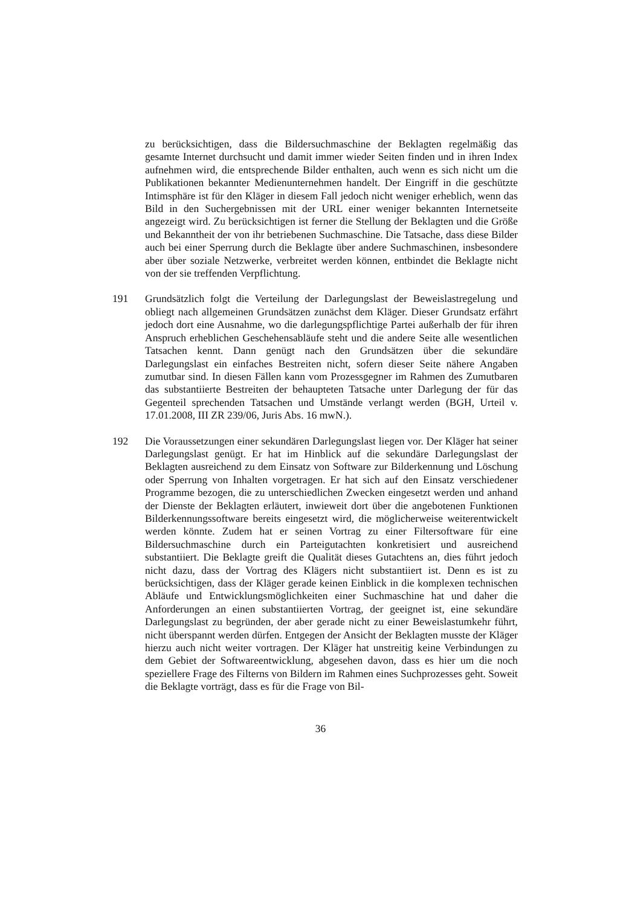zu berücksichtigen, dass die Bildersuchmaschine der Beklagten regelmäßig das gesamte Internet durchsucht und damit immer wieder Seiten finden und in ihren Index aufnehmen wird, die entsprechende Bilder enthalten, auch wenn es sich nicht um die Publikationen bekannter Medienunternehmen handelt. Der Eingriff in die geschützte Intimsphäre ist für den Kläger in diesem Fall jedoch nicht weniger erheblich, wenn das Bild in den Suchergebnissen mit der URL einer weniger bekannten Internetseite angezeigt wird. Zu berücksichtigen ist ferner die Stellung der Beklagten und die Größe und Bekanntheit der von ihr betriebenen Suchmaschine. Die Tatsache, dass diese Bilder auch bei einer Sperrung durch die Beklagte über andere Suchmaschinen, insbesondere aber über soziale Netzwerke, verbreitet werden können, entbindet die Beklagte nicht von der sie treffenden Verpflichtung.
191 Grundsätzlich folgt die Verteilung der Darlegungslast der Beweislastregelung und obliegt nach allgemeinen Grundsätzen zunächst dem Kläger. Dieser Grundsatz erfährt jedoch dort eine Ausnahme, wo die darlegungspflichtige Partei außerhalb der für ihren Anspruch erheblichen Geschehensabläufe steht und die andere Seite alle wesentlichen Tatsachen kennt. Dann genügt nach den Grundsätzen über die sekundäre Darlegungslast ein einfaches Bestreiten nicht, sofern dieser Seite nähere Angaben zumutbar sind. In diesen Fällen kann vom Prozessgegner im Rahmen des Zumutbaren das substantiierte Bestreiten der behaupteten Tatsache unter Darlegung der für das Gegenteil sprechenden Tatsachen und Umstände verlangt werden (BGH, Urteil v. 17.01.2008, III ZR 239/06, Juris Abs. 16 mwN.).
192 Die Voraussetzungen einer sekundären Darlegungslast liegen vor. Der Kläger hat seiner Darlegungslast genügt. Er hat im Hinblick auf die sekundäre Darlegungslast der Beklagten ausreichend zu dem Einsatz von Software zur Bilderkennung und Löschung oder Sperrung von Inhalten vorgetragen. Er hat sich auf den Einsatz verschiedener Programme bezogen, die zu unterschiedlichen Zwecken eingesetzt werden und anhand der Dienste der Beklagten erläutert, inwieweit dort über die angebotenen Funktionen Bilderkennungssoftware bereits eingesetzt wird, die möglicherweise weiterentwickelt werden könnte. Zudem hat er seinen Vortrag zu einer Filtersoftware für eine Bildersuchmaschine durch ein Parteigutachten konkretisiert und ausreichend substantiiert. Die Beklagte greift die Qualität dieses Gutachtens an, dies führt jedoch nicht dazu, dass der Vortrag des Klägers nicht substantiiert ist. Denn es ist zu berücksichtigen, dass der Kläger gerade keinen Einblick in die komplexen technischen Abläufe und Entwicklungsmöglichkeiten einer Suchmaschine hat und daher die Anforderungen an einen substantiierten Vortrag, der geeignet ist, eine sekundäre Darlegungslast zu begründen, der aber gerade nicht zu einer Beweislastumkehr führt, nicht überspannt werden dürfen. Entgegen der Ansicht der Beklagten musste der Kläger hierzu auch nicht weiter vortragen. Der Kläger hat unstreitig keine Verbindungen zu dem Gebiet der Softwareentwicklung, abgesehen davon, dass es hier um die noch speziellere Frage des Filterns von Bildern im Rahmen eines Suchprozesses geht. Soweit die Beklagte vorträgt, dass es für die Frage von Bil-
36